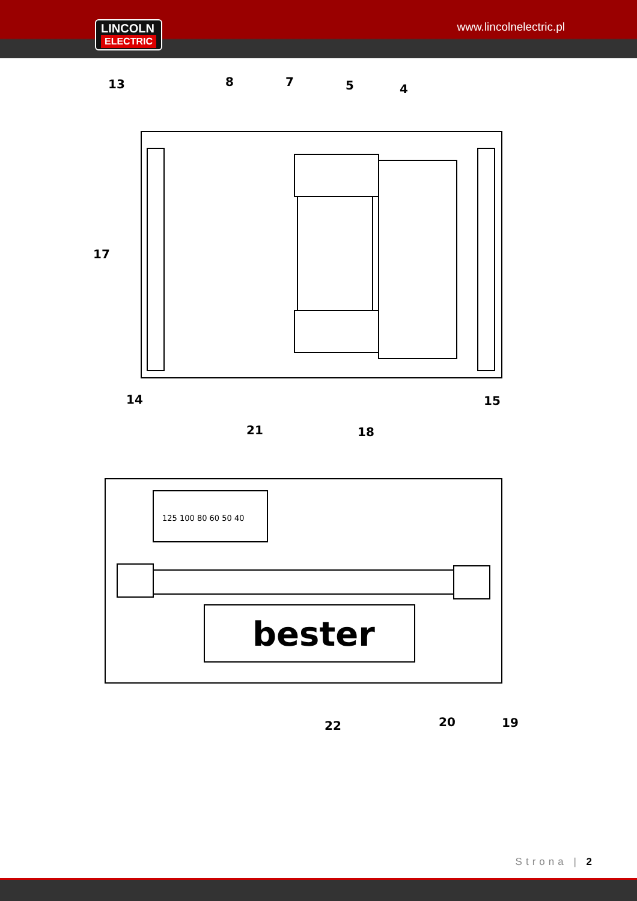LINCOLN
ELECTRIC
www.lincolnelectric.pl
bester
13
8
7
5
4
17
14
15
21
18
22
20
19
125 100 80 60 50 40
Strona | 2